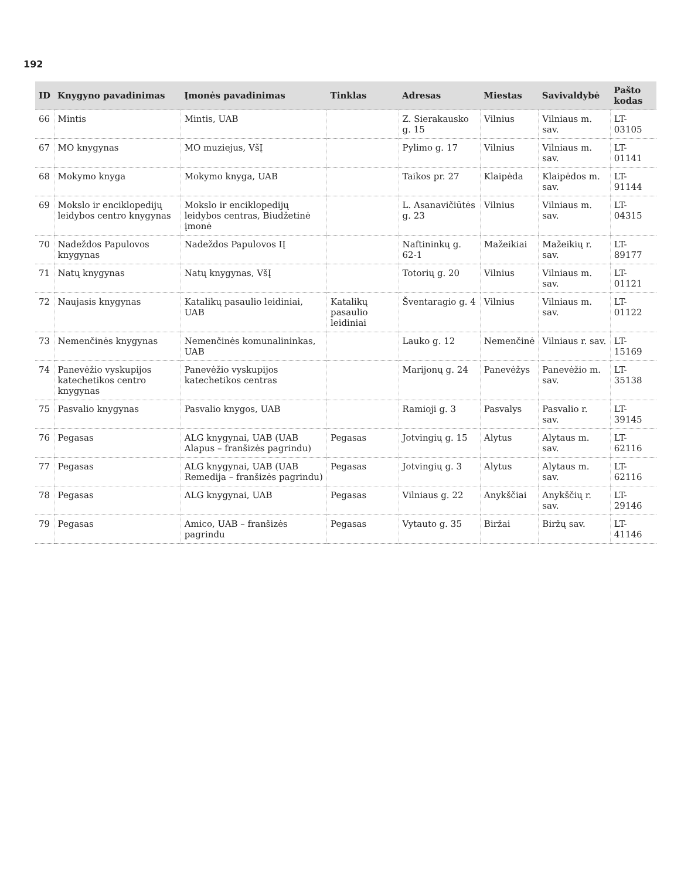192
| ID | Knygyno pavadinimas | Įmonės pavadinimas | Tinklas | Adresas | Miestas | Savivaldybė | Pašto kodas |
| --- | --- | --- | --- | --- | --- | --- | --- |
| 66 | Mintis | Mintis, UAB | | Z. Sierakausko g. 15 | Vilnius | Vilniaus m. sav. | LT-03105 |
| 67 | MO knygynas | MO muziejus, VšĮ | | Pylimo g. 17 | Vilnius | Vilniaus m. sav. | LT-01141 |
| 68 | Mokymo knyga | Mokymo knyga, UAB | | Taikos pr. 27 | Klaipėda | Klaipėdos m. sav. | LT-91144 |
| 69 | Mokslo ir enciklopedijų leidybos centro knygynas | Mokslo ir enciklopedijų leidybos centras, Biudžetinė įmonė | | L. Asanavičiūtės g. 23 | Vilnius | Vilniaus m. sav. | LT-04315 |
| 70 | Nadeždos Papulovos knygynas | Nadeždos Papulovos IĮ | | Naftininkų g. 62-1 | Mažeikiai | Mažeikių r. sav. | LT-89177 |
| 71 | Natų knygynas | Natų knygynas, VšĮ | | Totorių g. 20 | Vilnius | Vilniaus m. sav. | LT-01121 |
| 72 | Naujasis knygynas | Katalikų pasaulio leidiniai, UAB | Katalikų pasaulio leidiniai | Šventaragio g. 4 | Vilnius | Vilniaus m. sav. | LT-01122 |
| 73 | Nemenčinės knygynas | Nemenčinės komunalininkas, UAB | | Lauko g. 12 | Nemenčinė | Vilniaus r. sav. | LT-15169 |
| 74 | Panevėžio vyskupijos katechetikos centro knygynas | Panevėžio vyskupijos katechetikos centras | | Marijonų g. 24 | Panevėžys | Panevėžio m. sav. | LT-35138 |
| 75 | Pasvalio knygynas | Pasvalio knygos, UAB | | Ramioji g. 3 | Pasvalys | Pasvalio r. sav. | LT-39145 |
| 76 | Pegasas | ALG knygynai, UAB (UAB Alapus – franšizės pagrindu) | Pegasas | Jotvingių g. 15 | Alytus | Alytaus m. sav. | LT-62116 |
| 77 | Pegasas | ALG knygynai, UAB (UAB Remedija – franšizės pagrindu) | Pegasas | Jotvingių g. 3 | Alytus | Alytaus m. sav. | LT-62116 |
| 78 | Pegasas | ALG knygynai, UAB | Pegasas | Vilniaus g. 22 | Anykščiai | Anykščių r. sav. | LT-29146 |
| 79 | Pegasas | Amico, UAB – franšizės pagrindu | Pegasas | Vytauto g. 35 | Biržai | Biržų sav. | LT-41146 |